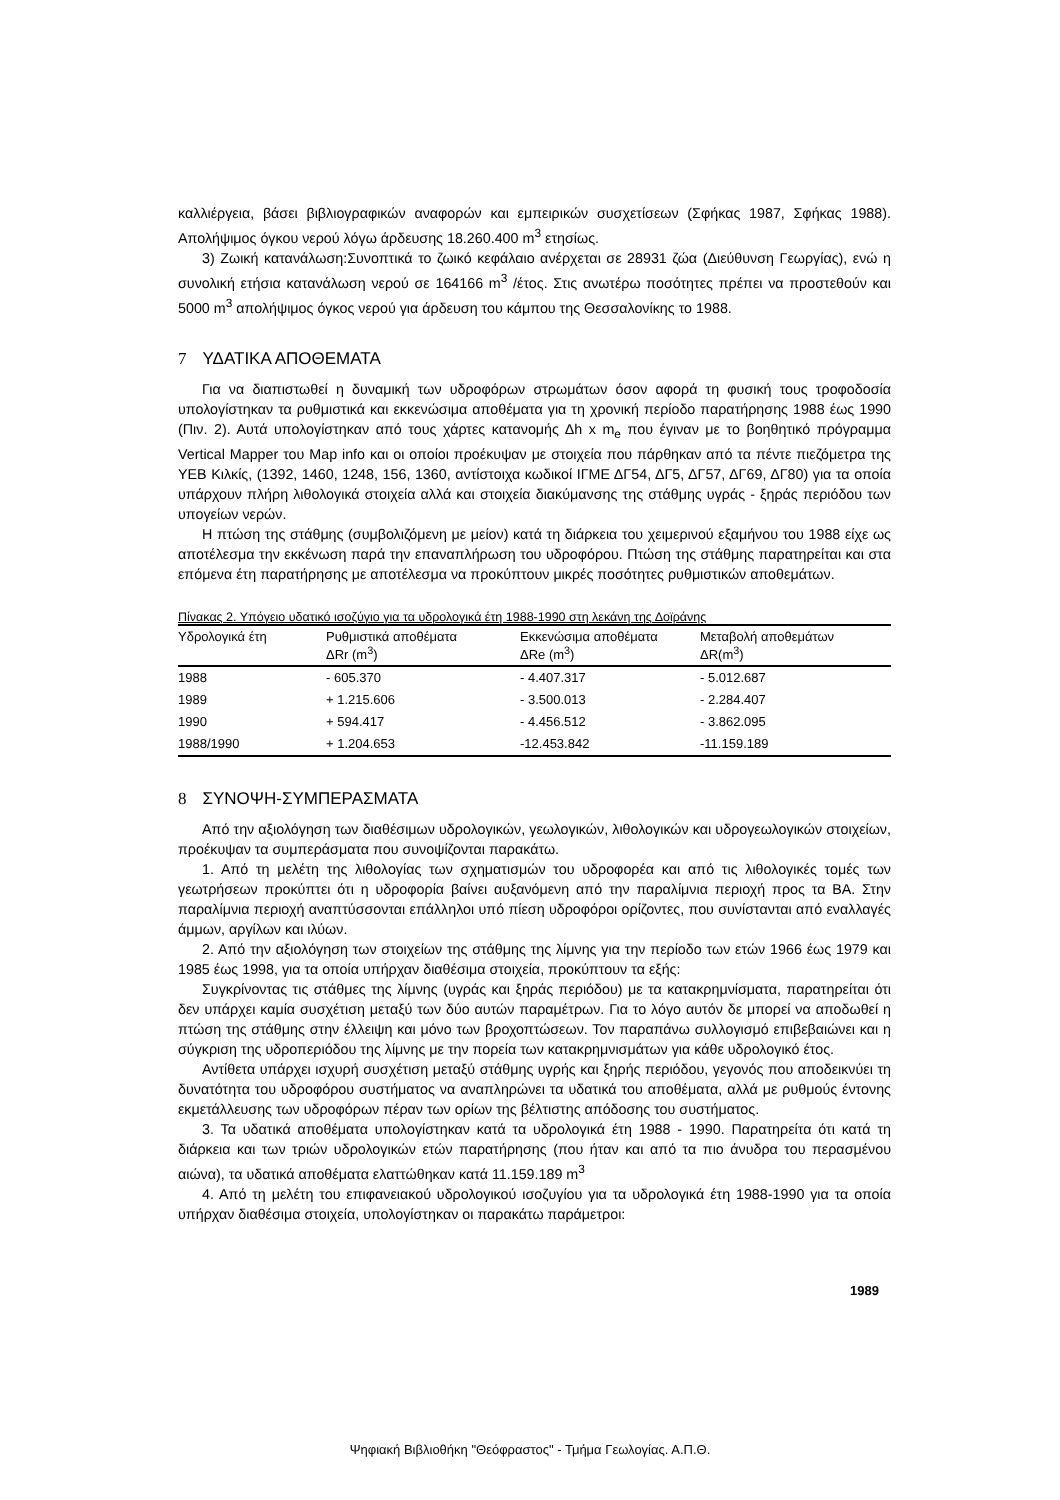καλλιέργεια, βάσει βιβλιογραφικών αναφορών και εμπειρικών συσχετίσεων (Σφήκας 1987, Σφήκας 1988). Απολήψιμος όγκου νερού λόγω άρδευσης 18.260.400 m<sup>3</sup> ετησίως.
3) Ζωική κατανάλωση:Συνοπτικά το ζωικό κεφάλαιο ανέρχεται σε 28931 ζώα (Διεύθυνση Γεωργίας), ενώ η συνολική ετήσια κατανάλωση νερού σε 164166 m<sup>3</sup> /έτος. Στις ανωτέρω ποσότητες πρέπει να προστεθούν και 5000 m<sup>3</sup> απολήψιμος όγκος νερού για άρδευση του κάμπου της Θεσσαλονίκης το 1988.
7 ΥΔΑΤΙΚΑ ΑΠΟΘΕΜΑΤΑ
Για να διαπιστωθεί η δυναμική των υδροφόρων στρωμάτων όσον αφορά τη φυσική τους τροφοδοσία υπολογίστηκαν τα ρυθμιστικά και εκκενώσιμα αποθέματα για τη χρονική περίοδο παρατήρησης 1988 έως 1990 (Πιν. 2). Αυτά υπολογίστηκαν από τους χάρτες κατανομής Δh x m<sub>e</sub> που έγιναν με το βοηθητικό πρόγραμμα Vertical Mapper του Map info και οι οποίοι προέκυψαν με στοιχεία που πάρθηκαν από τα πέντε πιεζόμετρα της ΥΕΒ Κιλκίς, (1392, 1460, 1248, 156, 1360, αντίστοιχα κωδικοί ΙΓΜΕ ΔΓ54, ΔΓ5, ΔΓ57, ΔΓ69, ΔΓ80) για τα οποία υπάρχουν πλήρη λιθολογικά στοιχεία αλλά και στοιχεία διακύμανσης της στάθμης υγράς - ξηράς περιόδου των υπογείων νερών.
Η πτώση της στάθμης (συμβολιζόμενη με μείον) κατά τη διάρκεια του χειμερινού εξαμήνου του 1988 είχε ως αποτέλεσμα την εκκένωση παρά την επαναπλήρωση του υδροφόρου. Πτώση της στάθμης παρατηρείται και στα επόμενα έτη παρατήρησης με αποτέλεσμα να προκύπτουν μικρές ποσότητες ρυθμιστικών αποθεμάτων.
Πίνακας 2. Υπόγειο υδατικό ισοζύγιο για τα υδρολογικά έτη 1988-1990 στη λεκάνη της Δοϊράνης
| Υδρολογικά έτη | Ρυθμιστικά αποθέματα ΔRr (m<sup>3</sup>) | Εκκενώσιμα αποθέματα ΔRe (m<sup>3</sup>) | Μεταβολή αποθεμάτων ΔR(m<sup>3</sup>) |
| --- | --- | --- | --- |
| 1988 | - 605.370 | - 4.407.317 | - 5.012.687 |
| 1989 | + 1.215.606 | - 3.500.013 | - 2.284.407 |
| 1990 | + 594.417 | - 4.456.512 | - 3.862.095 |
| 1988/1990 | + 1.204.653 | -12.453.842 | -11.159.189 |
8 ΣΥΝΟΨΗ-ΣΥΜΠΕΡΑΣΜΑΤΑ
Από την αξιολόγηση των διαθέσιμων υδρολογικών, γεωλογικών, λιθολογικών και υδρογεωλογικών στοιχείων, προέκυψαν τα συμπεράσματα που συνοψίζονται παρακάτω.
1. Από τη μελέτη της λιθολογίας των σχηματισμών του υδροφορέα και από τις λιθολογικές τομές των γεωτρήσεων προκύπτει ότι η υδροφορία βαίνει αυξανόμενη από την παραλίμνια περιοχή προς τα ΒΑ. Στην παραλίμνια περιοχή αναπτύσσονται επάλληλοι υπό πίεση υδροφόροι ορίζοντες, που συνίστανται από εναλλαγές άμμων, αργίλων και ιλύων.
2. Από την αξιολόγηση των στοιχείων της στάθμης της λίμνης για την περίοδο των ετών 1966 έως 1979 και 1985 έως 1998, για τα οποία υπήρχαν διαθέσιμα στοιχεία, προκύπτουν τα εξής:
Συγκρίνοντας τις στάθμες της λίμνης (υγράς και ξηράς περιόδου) με τα κατακρημνίσματα, παρατηρείται ότι δεν υπάρχει καμία συσχέτιση μεταξύ των δύο αυτών παραμέτρων. Για το λόγο αυτόν δε μπορεί να αποδωθεί η πτώση της στάθμης στην έλλειψη και μόνο των βροχοπτώσεων. Τον παραπάνω συλλογισμό επιβεβαιώνει και η σύγκριση της υδροπεριόδου της λίμνης με την πορεία των κατακρημνισμάτων για κάθε υδρολογικό έτος.
Αντίθετα υπάρχει ισχυρή συσχέτιση μεταξύ στάθμης υγρής και ξηρής περιόδου, γεγονός που αποδεικνύει τη δυνατότητα του υδροφόρου συστήματος να αναπληρώνει τα υδατικά του αποθέματα, αλλά με ρυθμούς έντονης εκμετάλλευσης των υδροφόρων πέραν των ορίων της βέλτιστης απόδοσης του συστήματος.
3. Τα υδατικά αποθέματα υπολογίστηκαν κατά τα υδρολογικά έτη 1988 - 1990. Παρατηρείτα ότι κατά τη διάρκεια και των τριών υδρολογικών ετών παρατήρησης (που ήταν και από τα πιο άνυδρα του περασμένου αιώνα), τα υδατικά αποθέματα ελαττώθηκαν κατά 11.159.189 m<sup>3</sup>
4. Από τη μελέτη του επιφανειακού υδρολογικού ισοζυγίου για τα υδρολογικά έτη 1988-1990 για τα οποία υπήρχαν διαθέσιμα στοιχεία, υπολογίστηκαν οι παρακάτω παράμετροι:
1989
Ψηφιακή Βιβλιοθήκη "Θεόφραστος" - Τμήμα Γεωλογίας. Α.Π.Θ.